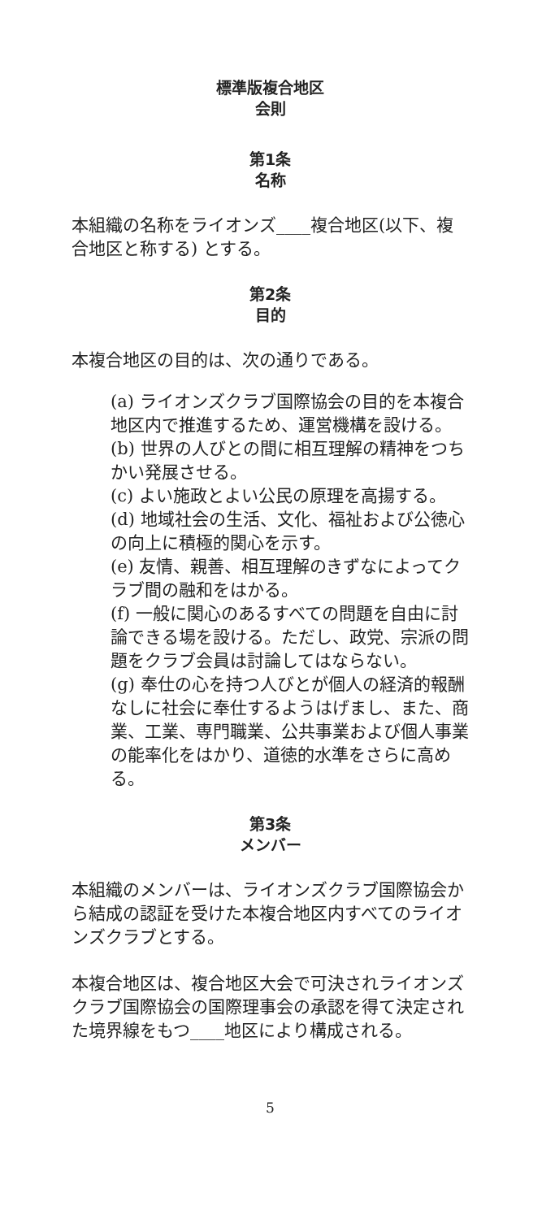標準版複合地区
会則
第1条
名称
本組織の名称をライオンズ____複合地区(以下、複合地区と称する) とする。
第2条
目的
本複合地区の目的は、次の通りである。
(a) ライオンズクラブ国際協会の目的を本複合地区内で推進するため、運営機構を設ける。
(b) 世界の人びとの間に相互理解の精神をつちかい発展させる。
(c) よい施政とよい公民の原理を高揚する。
(d) 地域社会の生活、文化、福祉および公徳心の向上に積極的関心を示す。
(e) 友情、親善、相互理解のきずなによってクラブ間の融和をはかる。
(f) 一般に関心のあるすべての問題を自由に討論できる場を設ける。ただし、政党、宗派の問題をクラブ会員は討論してはならない。
(g) 奉仕の心を持つ人びとが個人の経済的報酬なしに社会に奉仕するようはげまし、また、商業、工業、専門職業、公共事業および個人事業の能率化をはかり、道徳的水準をさらに高める。
第3条
メンバー
本組織のメンバーは、ライオンズクラブ国際協会から結成の認証を受けた本複合地区内すべてのライオンズクラブとする。
本複合地区は、複合地区大会で可決されライオンズクラブ国際協会の国際理事会の承認を得て決定された境界線をもつ____地区により構成される。
5